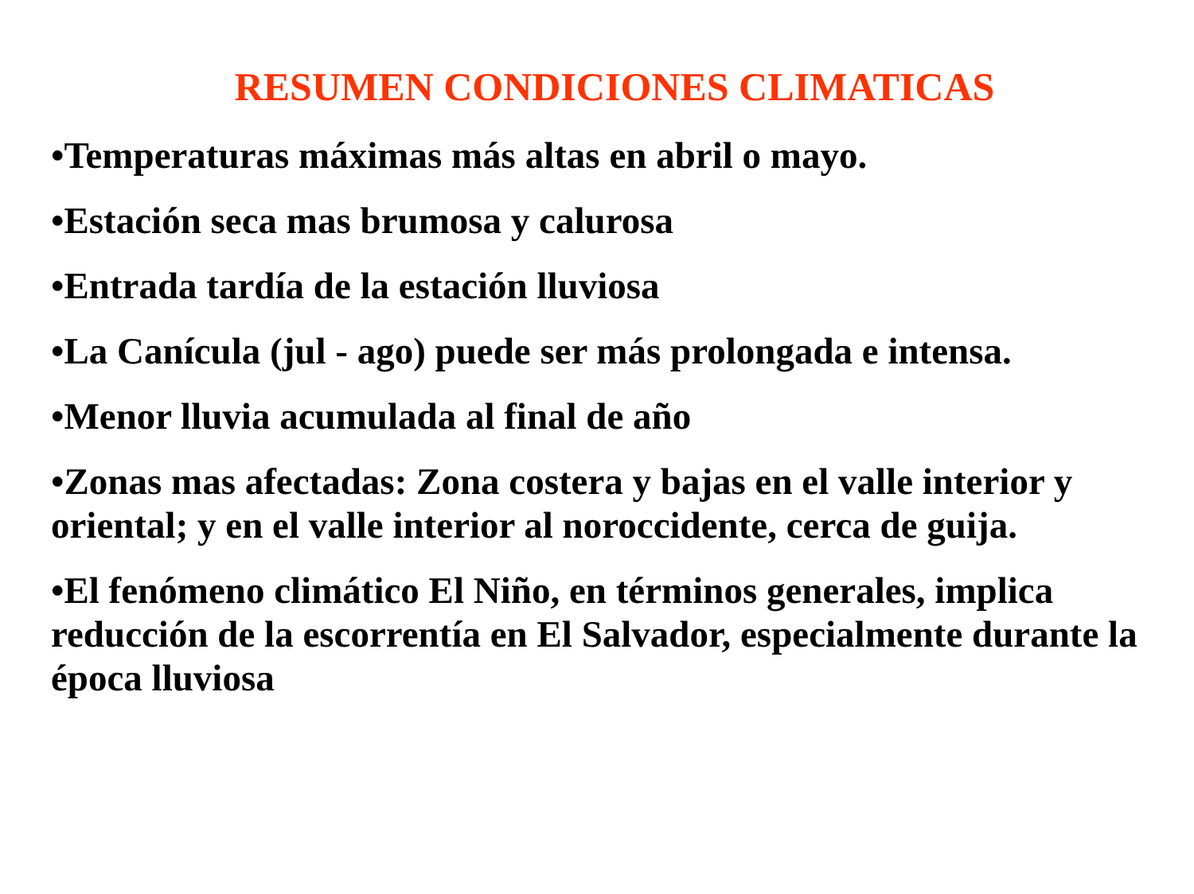RESUMEN CONDICIONES CLIMATICAS
•Temperaturas máximas más altas en abril o mayo.
•Estación seca mas brumosa y calurosa
•Entrada tardía de la estación lluviosa
•La Canícula (jul - ago) puede ser más prolongada e intensa.
•Menor lluvia acumulada al final de año
•Zonas mas afectadas: Zona costera y bajas en el valle interior y oriental; y en el valle interior al noroccidente, cerca de guija.
•El fenómeno climático El Niño, en términos generales, implica reducción de la escorrentía en El Salvador, especialmente durante la época lluviosa